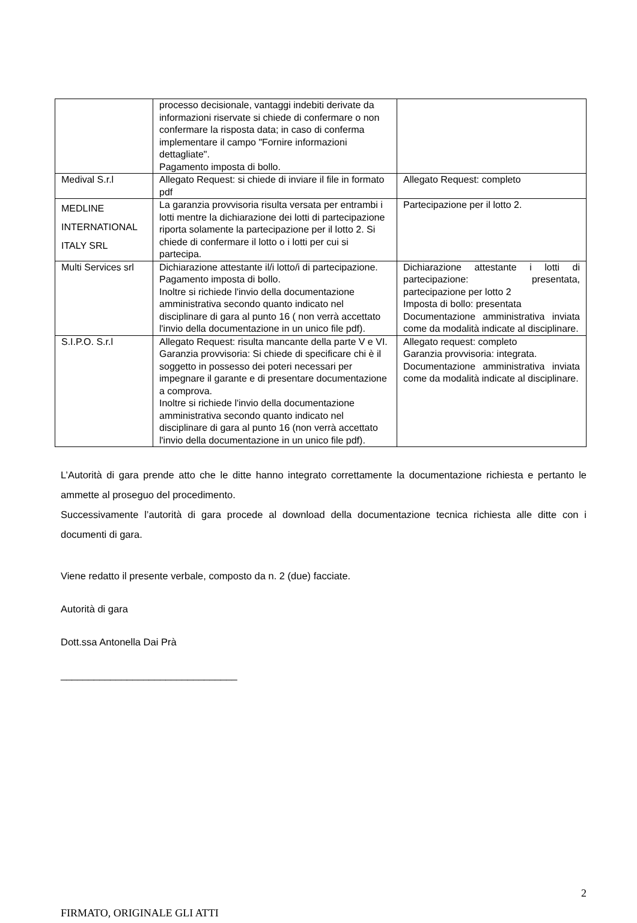| | processo decisionale, vantaggi indebiti derivate da informazioni riservate si chiede di confermare o non confermare la risposta data; in caso di conferma implementare il campo "Fornire informazioni dettagliate". Pagamento imposta di bollo. | |
| Medival S.r.l | Allegato Request: si chiede di inviare il file in formato pdf | Allegato Request: completo |
| MEDLINE INTERNATIONAL ITALY SRL | La garanzia provvisoria risulta versata per entrambi i lotti mentre la dichiarazione dei lotti di partecipazione riporta solamente la partecipazione per il lotto 2. Si chiede di confermare il lotto o i lotti per cui si partecipa. | Partecipazione per il lotto 2. |
| Multi Services srl | Dichiarazione attestante il/i lotto/i di partecipazione. Pagamento imposta di bollo. Inoltre si richiede l'invio della documentazione amministrativa secondo quanto indicato nel disciplinare di gara al punto 16 ( non verrà accettato l'invio della documentazione in un unico file pdf). | Dichiarazione attestante i lotti di partecipazione: presentata, partecipazione per lotto 2 Imposta di bollo: presentata Documentazione amministrativa inviata come da modalità indicate al disciplinare. |
| S.I.P.O. S.r.l | Allegato Request: risulta mancante della parte V e VI. Garanzia provvisoria: Si chiede di specificare chi è il soggetto in possesso dei poteri necessari per impegnare il garante e di presentare documentazione a comprova. Inoltre si richiede l'invio della documentazione amministrativa secondo quanto indicato nel disciplinare di gara al punto 16 (non verrà accettato l'invio della documentazione in un unico file pdf). | Allegato request: completo Garanzia provvisoria: integrata. Documentazione amministrativa inviata come da modalità indicate al disciplinare. |
L’Autorità di gara prende atto che le ditte hanno integrato correttamente la documentazione richiesta e pertanto le ammette al proseguo del procedimento.
Successivamente l’autorità di gara procede al download della documentazione tecnica richiesta alle ditte con i documenti di gara.
Viene redatto il presente verbale, composto da n. 2 (due) facciate.
Autorità di gara
Dott.ssa Antonella Dai Prà
________________________________
2
FIRMATO, ORIGINALE GLI ATTI